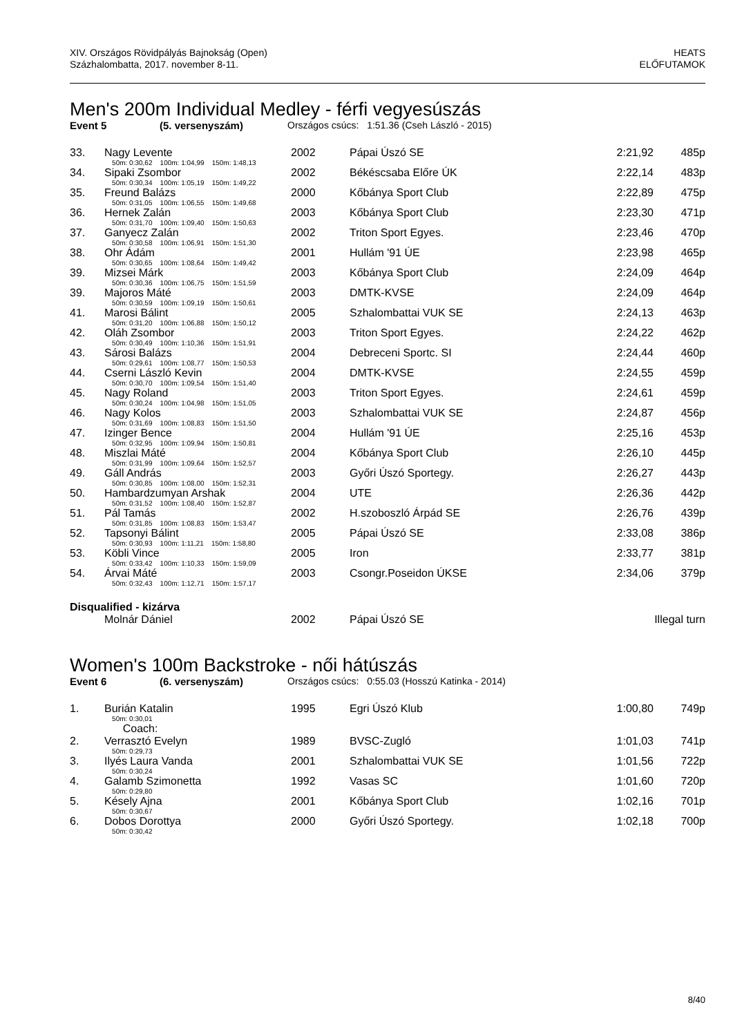XIV. Országos Rövidpályás Bajnokság (Open)
Százhalombatta, 2017. november 8-11.
HEATS
ELŐFUTAMOK
Men's 200m Individual Medley - férfi vegyesúszás
Event 5 (5. versenyszám) Országos csúcs: 1:51.36 (Cseh László - 2015)
| 33. | Nagy Levente | 2002 | Pápai Úszó SE | 2:21,92 | 485p |
| | 50m: 0:30,62 100m: 1:04,99 150m: 1:48,13 | | | | |
| 34. | Sipaki Zsombor | 2002 | Békéscsaba Előre ÚK | 2:22,14 | 483p |
| | 50m: 0:30,34 100m: 1:05,19 150m: 1:49,22 | | | | |
| 35. | Freund Balázs | 2000 | Kőbánya Sport Club | 2:22,89 | 475p |
| | 50m: 0:31,05 100m: 1:06,55 150m: 1:49,68 | | | | |
| 36. | Hernek Zalán | 2003 | Kőbánya Sport Club | 2:23,30 | 471p |
| | 50m: 0:31,70 100m: 1:09,40 150m: 1:50,63 | | | | |
| 37. | Ganyecz Zalán | 2002 | Triton Sport Egyes. | 2:23,46 | 470p |
| | 50m: 0:30,58 100m: 1:06,91 150m: 1:51,30 | | | | |
| 38. | Ohr Ádám | 2001 | Hullám '91 ÚE | 2:23,98 | 465p |
| | 50m: 0:30,65 100m: 1:08,64 150m: 1:49,42 | | | | |
| 39. | Mizsei Márk | 2003 | Kőbánya Sport Club | 2:24,09 | 464p |
| | 50m: 0:30,36 100m: 1:06,75 150m: 1:51,59 | | | | |
| 39. | Majoros Máté | 2003 | DMTK-KVSE | 2:24,09 | 464p |
| | 50m: 0:30,59 100m: 1:09,19 150m: 1:50,61 | | | | |
| 41. | Marosi Bálint | 2005 | Szhalombattai VUK SE | 2:24,13 | 463p |
| | 50m: 0:31,20 100m: 1:06,88 150m: 1:50,12 | | | | |
| 42. | Oláh Zsombor | 2003 | Triton Sport Egyes. | 2:24,22 | 462p |
| | 50m: 0:30,49 100m: 1:10,36 150m: 1:51,91 | | | | |
| 43. | Sárosi Balázs | 2004 | Debreceni Sportc. SI | 2:24,44 | 460p |
| | 50m: 0:29,61 100m: 1:08,77 150m: 1:50,53 | | | | |
| 44. | Cserni László Kevin | 2004 | DMTK-KVSE | 2:24,55 | 459p |
| | 50m: 0:30,70 100m: 1:09,54 150m: 1:51,40 | | | | |
| 45. | Nagy Roland | 2003 | Triton Sport Egyes. | 2:24,61 | 459p |
| | 50m: 0:30,24 100m: 1:04,98 150m: 1:51,05 | | | | |
| 46. | Nagy Kolos | 2003 | Szhalombattai VUK SE | 2:24,87 | 456p |
| | 50m: 0:31,69 100m: 1:08,83 150m: 1:51,50 | | | | |
| 47. | Izinger Bence | 2004 | Hullám '91 ÚE | 2:25,16 | 453p |
| | 50m: 0:32,95 100m: 1:09,94 150m: 1:50,81 | | | | |
| 48. | Miszlai Máté | 2004 | Kőbánya Sport Club | 2:26,10 | 445p |
| | 50m: 0:31,99 100m: 1:09,64 150m: 1:52,57 | | | | |
| 49. | Gáll András | 2003 | Győri Úszó Sportegy. | 2:26,27 | 443p |
| | 50m: 0:30,85 100m: 1:08,00 150m: 1:52,31 | | | | |
| 50. | Hambardzumyan Arshak | 2004 | UTE | 2:26,36 | 442p |
| | 50m: 0:31,52 100m: 1:08,40 150m: 1:52,87 | | | | |
| 51. | Pál Tamás | 2002 | H.szoboszló Árpád SE | 2:26,76 | 439p |
| | 50m: 0:31,85 100m: 1:08,83 150m: 1:53,47 | | | | |
| 52. | Tapsonyi Bálint | 2005 | Pápai Úszó SE | 2:33,08 | 386p |
| | 50m: 0:30,93 100m: 1:11,21 150m: 1:58,80 | | | | |
| 53. | Köbli Vince | 2005 | Iron | 2:33,77 | 381p |
| | 50m: 0:33,42 100m: 1:10,33 150m: 1:59,09 | | | | |
| 54. | Árvai Máté | 2003 | Csongr.Poseidon ÚKSE | 2:34,06 | 379p |
| | 50m: 0:32,43 100m: 1:12,71 150m: 1:57,17 | | | | |
| Disqualified - kizárva | | | | | |
| | Molnár Dániel | 2002 | Pápai Úszó SE | | Illegal turn |
Women's 100m Backstroke - női hátúszás
Event 6 (6. versenyszám) Országos csúcs: 0:55.03 (Hosszú Katinka - 2014)
| 1. | Burián Katalin | 1995 | Egri Úszó Klub | 1:00,80 | 749p |
| | 50m: 0:30,01 | | | | |
| | Coach: | | | | |
| 2. | Verrasztó Evelyn | 1989 | BVSC-Zugló | 1:01,03 | 741p |
| | 50m: 0:29,73 | | | | |
| 3. | Ilyés Laura Vanda | 2001 | Szhalombattai VUK SE | 1:01,56 | 722p |
| | 50m: 0:30,24 | | | | |
| 4. | Galamb Szimonetta | 1992 | Vasas SC | 1:01,60 | 720p |
| | 50m: 0:29,80 | | | | |
| 5. | Késely Ajna | 2001 | Kőbánya Sport Club | 1:02,16 | 701p |
| | 50m: 0:30,67 | | | | |
| 6. | Dobos Dorottya | 2000 | Győri Úszó Sportegy. | 1:02,18 | 700p |
| | 50m: 0:30,42 | | | | |
8/40